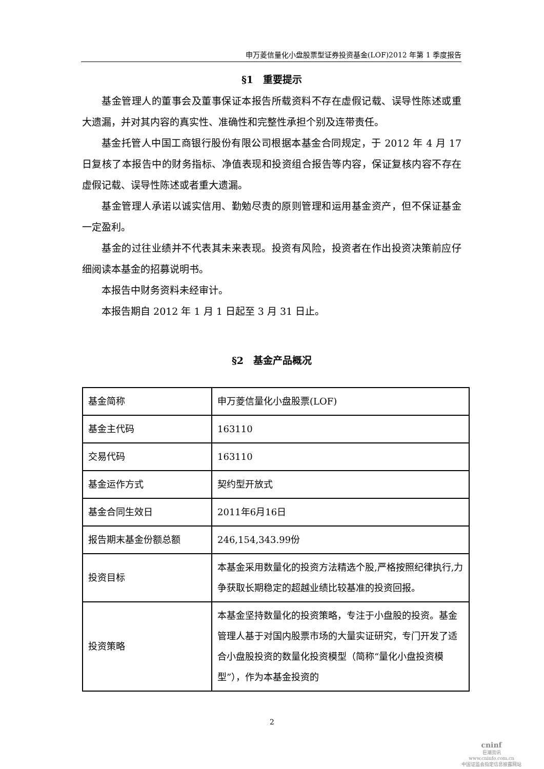申万菱信量化小盘股票型证券投资基金(LOF)2012 年第 1 季度报告
§1　重要提示
基金管理人的董事会及董事保证本报告所载资料不存在虚假记载、误导性陈述或重大遗漏，并对其内容的真实性、准确性和完整性承担个别及连带责任。
基金托管人中国工商银行股份有限公司根据本基金合同规定，于 2012 年 4 月 17 日复核了本报告中的财务指标、净值表现和投资组合报告等内容，保证复核内容不存在虚假记载、误导性陈述或者重大遗漏。
基金管理人承诺以诚实信用、勤勉尽责的原则管理和运用基金资产，但不保证基金一定盈利。
基金的过往业绩并不代表其未来表现。投资有风险，投资者在作出投资决策前应仔细阅读本基金的招募说明书。
本报告中财务资料未经审计。
本报告期自 2012 年 1 月 1 日起至 3 月 31 日止。
§2　基金产品概况
| 基金简称 | 申万菱信量化小盘股票(LOF) |
| 基金主代码 | 163110 |
| 交易代码 | 163110 |
| 基金运作方式 | 契约型开放式 |
| 基金合同生效日 | 2011年6月16日 |
| 报告期末基金份额总额 | 246,154,343.99份 |
| 投资目标 | 本基金采用数量化的投资方法精选个股,严格按照纪律执行,力争获取长期稳定的超越业绩比较基准的投资回报。 |
| 投资策略 | 本基金坚持数量化的投资策略，专注于小盘股的投资。基金管理人基于对国内股票市场的大量实证研究，专门开发了适合小盘股投资的数量化投资模型（简称“量化小盘投资模型”），作为本基金投资的 |
2
cninf
巨潮资讯
www.cninfo.com.cn
中国证监会指定信息披露网站